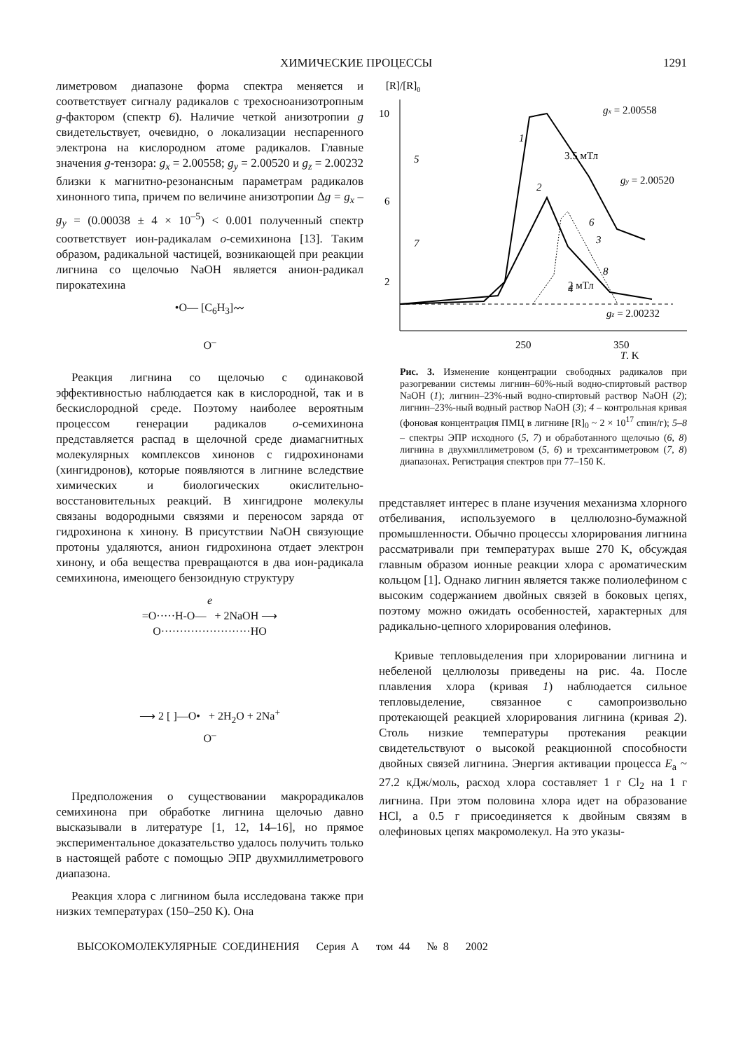ХИМИЧЕСКИЕ ПРОЦЕССЫ 1291
лиметровом диапазоне форма спектра меняется и соответствует сигналу радикалов с трехосноанизотропным g-фактором (спектр 6). Наличие четкой анизотропии g свидетельствует, очевидно, о локализации неспаренного электрона на кислородном атоме радикалов. Главные значения g-тензора: g<sub>x</sub> = 2.00558; g<sub>y</sub> = 2.00520 и g<sub>z</sub> = 2.00232 близки к магнитно-резонансным параметрам радикалов хинонного типа, причем по величине анизотропии Δg = g<sub>x</sub> – g<sub>y</sub> = (0.00038 ± 4 × 10<sup>–5</sup>) < 0.001 полученный спектр соответствует ион-радикалам о-семихинона [13]. Таким образом, радикальной частицей, возникающей при реакции лигнина со щелочью NaOH является анион-радикал пирокатехина
•O— [C<sub>6</sub>H<sub>3</sub>]〰
O<sup>–</sup>
Реакция лигнина со щелочью с одинаковой эффективностью наблюдается как в кислородной, так и в бескислородной среде. Поэтому наиболее вероятным процессом генерации радикалов о-семихинона представляется распад в щелочной среде диамагнитных молекулярных комплексов хинонов с гидрохинонами (хингидронов), которые появляются в лигнине вследствие химических и биологических окислительно-восстановительных реакций. В хингидроне молекулы связаны водородными связями и переносом заряда от гидрохинона к хинону. В присутствии NaOH связующие протоны удаляются, анион гидрохинона отдает электрон хинону, и оба вещества превращаются в два ион-радикала семихинона, имеющего бензоидную структуру
e
=O·····H-O— + 2NaOH ⟶
O························HO
⟶ 2 [ ]—O• + 2H<sub>2</sub>O + 2Na<sup>+</sup>
O<sup>–</sup>
Предположения о существовании макрорадикалов семихинона при обработке лигнина щелочью давно высказывали в литературе [1, 12, 14–16], но прямое экспериментальное доказательство удалось получить только в настоящей работе с помощью ЭПР двухмиллиметрового диапазона.
Реакция хлора с лигнином была исследована также при низких температурах (150–250 K). Она
[R]/[R]0
10
6
2
250
350
T, K
1
2
3
4
5
7
6
8
gx = 2.00558
3.5 мТл
gy = 2.00520
2 мТл
gz = 2.00232
Рис. 3. Изменение концентрации свободных радикалов при разогревании системы лигнин–60%-ный водно-спиртовый раствор NaOH (1); лигнин–23%-ный водно-спиртовый раствор NaOH (2); лигнин–23%-ный водный раствор NaOH (3); 4 – контрольная кривая (фоновая концентрация ПМЦ в лигнине [R]<sub>0</sub> ~ 2 × 10<sup>17</sup> спин/г); 5–8 – спектры ЭПР исходного (5, 7) и обработанного щелочью (6, 8) лигнина в двухмиллиметровом (5, 6) и трехсантиметровом (7, 8) диапазонах. Регистрация спектров при 77–150 K.
представляет интерес в плане изучения механизма хлорного отбеливания, используемого в целлюлозно-бумажной промышленности. Обычно процессы хлорирования лигнина рассматривали при температурах выше 270 K, обсуждая главным образом ионные реакции хлора с ароматическим кольцом [1]. Однако лигнин является также полиолефином с высоким содержанием двойных связей в боковых цепях, поэтому можно ожидать особенностей, характерных для радикально-цепного хлорирования олефинов.
Кривые тепловыделения при хлорировании лигнина и небеленой целлюлозы приведены на рис. 4а. После плавления хлора (кривая 1) наблюдается сильное тепловыделение, связанное с самопроизвольно протекающей реакцией хлорирования лигнина (кривая 2). Столь низкие температуры протекания реакции свидетельствуют о высокой реакционной способности двойных связей лигнина. Энергия активации процесса E<sub>a</sub> ~ 27.2 кДж/моль, расход хлора составляет 1 г Cl<sub>2</sub> на 1 г лигнина. При этом половина хлора идет на образование HCl, а 0.5 г присоединяется к двойным связям в олефиновых цепях макромолекул. На это указы-
ВЫСОКОМОЛЕКУЛЯРНЫЕ СОЕДИНЕНИЯ Серия А том 44 № 8 2002